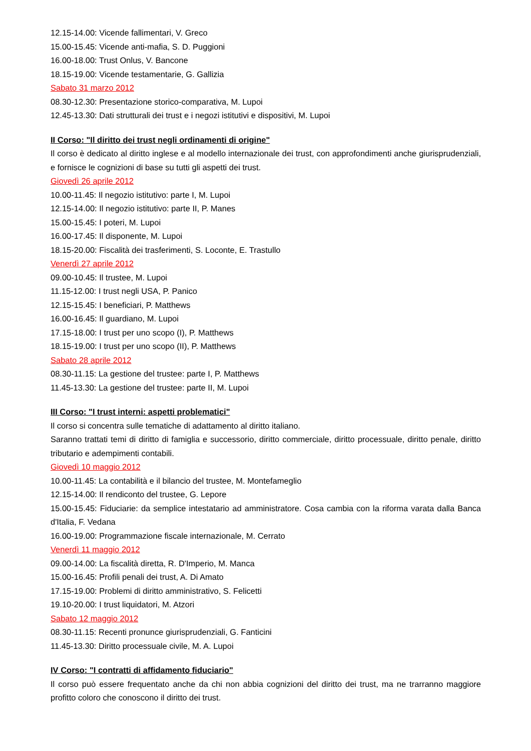12.15-14.00: Vicende fallimentari, V. Greco
15.00-15.45: Vicende anti-mafia, S. D. Puggioni
16.00-18.00: Trust Onlus, V. Bancone
18.15-19.00: Vicende testamentarie, G. Gallizia
Sabato 31 marzo 2012
08.30-12.30: Presentazione storico-comparativa, M. Lupoi
12.45-13.30: Dati strutturali dei trust e i negozi istitutivi e dispositivi, M. Lupoi
II Corso: "Il diritto dei trust negli ordinamenti di origine"
Il corso è dedicato al diritto inglese e al modello internazionale dei trust, con approfondimenti anche giurisprudenziali, e fornisce le cognizioni di base su tutti gli aspetti dei trust.
Giovedì 26 aprile 2012
10.00-11.45: Il negozio istitutivo: parte I, M. Lupoi
12.15-14.00: Il negozio istitutivo: parte II, P. Manes
15.00-15.45: I poteri, M. Lupoi
16.00-17.45: Il disponente, M. Lupoi
18.15-20.00: Fiscalità dei trasferimenti, S. Loconte, E. Trastullo
Venerdì 27 aprile 2012
09.00-10.45: Il trustee, M. Lupoi
11.15-12.00: I trust negli USA, P. Panico
12.15-15.45: I beneficiari, P. Matthews
16.00-16.45: Il guardiano, M. Lupoi
17.15-18.00: I trust per uno scopo (I), P. Matthews
18.15-19.00: I trust per uno scopo (II), P. Matthews
Sabato 28 aprile 2012
08.30-11.15: La gestione del trustee: parte I, P. Matthews
11.45-13.30: La gestione del trustee: parte II, M. Lupoi
III Corso: "I trust interni: aspetti problematici"
Il corso si concentra sulle tematiche di adattamento al diritto italiano.
Saranno trattati temi di diritto di famiglia e successorio, diritto commerciale, diritto processuale, diritto penale, diritto tributario e adempimenti contabili.
Giovedì 10 maggio 2012
10.00-11.45: La contabilità e il bilancio del trustee, M. Montefameglio
12.15-14.00: Il rendiconto del trustee, G. Lepore
15.00-15.45: Fiduciarie: da semplice intestatario ad amministratore. Cosa cambia con la riforma varata dalla Banca d'Italia, F. Vedana
16.00-19.00: Programmazione fiscale internazionale, M. Cerrato
Venerdì 11 maggio 2012
09.00-14.00: La fiscalità diretta, R. D'Imperio, M. Manca
15.00-16.45: Profili penali dei trust, A. Di Amato
17.15-19.00: Problemi di diritto amministrativo, S. Felicetti
19.10-20.00: I trust liquidatori, M. Atzori
Sabato 12 maggio 2012
08.30-11.15: Recenti pronunce giurisprudenziali, G. Fanticini
11.45-13.30: Diritto processuale civile, M. A. Lupoi
IV Corso: "I contratti di affidamento fiduciario"
Il corso può essere frequentato anche da chi non abbia cognizioni del diritto dei trust, ma ne trarranno maggiore profitto coloro che conoscono il diritto dei trust.